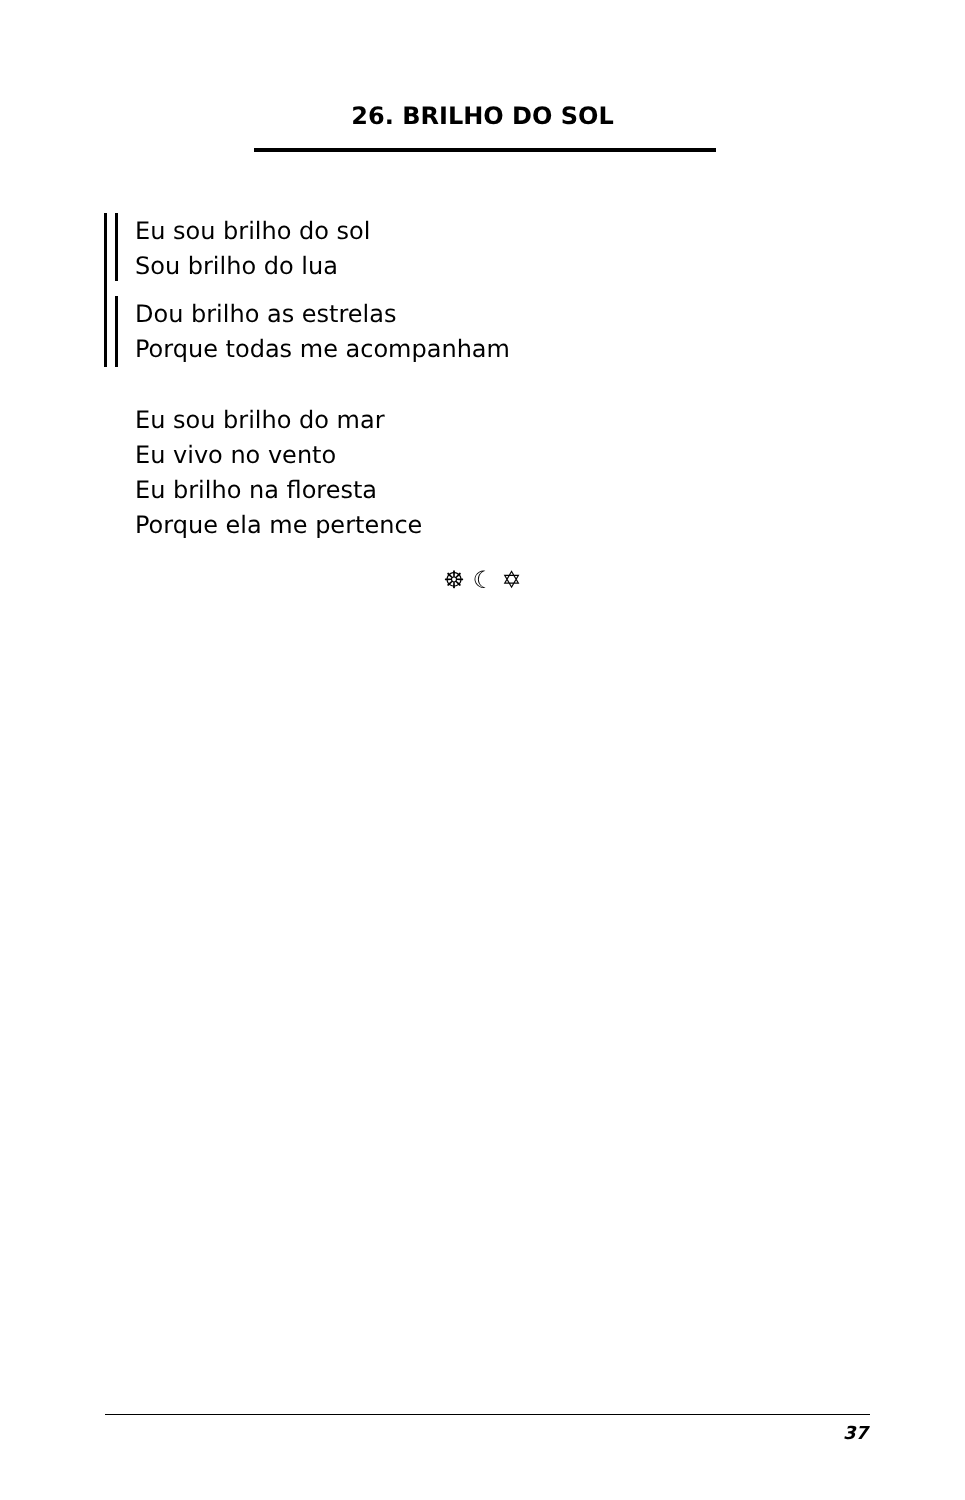26. BRILHO DO SOL
Eu sou brilho do sol
Sou brilho do lua
Dou brilho as estrelas
Porque todas me acompanham
Eu sou brilho do mar
Eu vivo no vento
Eu brilho na floresta
Porque ela me pertence
☸ ☾ ✡
37